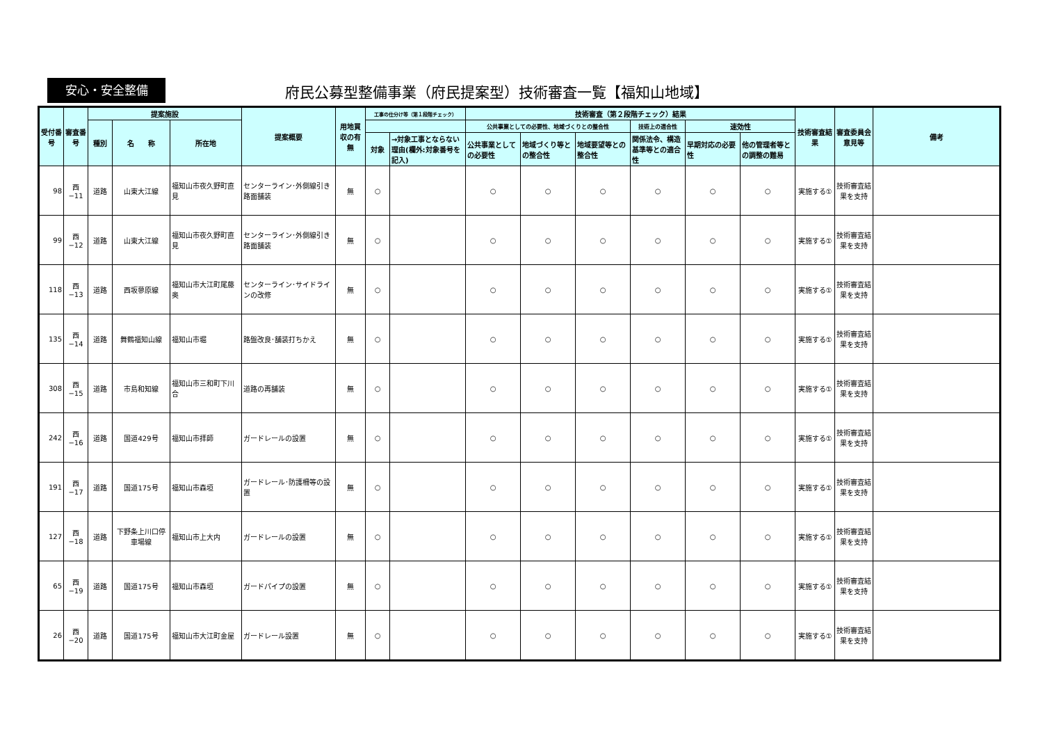安心・安全整備
府民公募型整備事業（府民提案型）技術審査一覧【福知山地域】
| 受付番号 | 審査番号 | 提案施設 | | | 提案概要 | 用地買収の有無 | 工事の仕分け等（第１段階チェック） | | 技術審査（第２段階チェック）結果 | | | | | | 技術審査結果 | 審査委員会意見等 | 備考 |
| --- | --- | --- | --- | --- | --- | --- | --- | --- | --- | --- | --- | --- | --- | --- | --- | --- | --- |
| | | 種別 | 名 称 | 所在地 | | | | | 公共事業としての必要性、地域づくりとの整合性 | | | 技術上の適合性 | 速効性 | | | | |
| | | | | | | | 対象 | →対象工事とならない理由(欄外:対象番号を記入) | 公共事業としての必要性 | 地域づくり等との整合性 | 地域要望等との整合性 | 関係法令、構造基準等との適合性 | 早期対応の必要性 | 他の管理者等との調整の難易 | | | |
| 98 | 西−11 | 道路 | 山東大江線 | 福知山市夜久野町直見 | センターライン･外側線引き路面舗装 | 無 | ○ | | ○ | ○ | ○ | ○ | ○ | ○ | 実施する① | 技術審査結果を支持 | |
| 99 | 西−12 | 道路 | 山東大江線 | 福知山市夜久野町直見 | センターライン･外側線引き路面舗装 | 無 | ○ | | ○ | ○ | ○ | ○ | ○ | ○ | 実施する① | 技術審査結果を支持 | |
| 118 | 西−13 | 道路 | 西坂蓼原線 | 福知山市大江町尾藤奥 | センターライン･サイドラインの改修 | 無 | ○ | | ○ | ○ | ○ | ○ | ○ | ○ | 実施する① | 技術審査結果を支持 | |
| 135 | 西−14 | 道路 | 舞鶴福知山線 | 福知山市堀 | 路盤改良･舗装打ちかえ | 無 | ○ | | ○ | ○ | ○ | ○ | ○ | ○ | 実施する① | 技術審査結果を支持 | |
| 308 | 西−15 | 道路 | 市島和知線 | 福知山市三和町下川合 | 道路の再舗装 | 無 | ○ | | ○ | ○ | ○ | ○ | ○ | ○ | 実施する① | 技術審査結果を支持 | |
| 242 | 西−16 | 道路 | 国道429号 | 福知山市拝師 | ガードレールの設置 | 無 | ○ | | ○ | ○ | ○ | ○ | ○ | ○ | 実施する① | 技術審査結果を支持 | |
| 191 | 西−17 | 道路 | 国道175号 | 福知山市森垣 | ガードレール･防護柵等の設置 | 無 | ○ | | ○ | ○ | ○ | ○ | ○ | ○ | 実施する① | 技術審査結果を支持 | |
| 127 | 西−18 | 道路 | 下野条上川口停車場線 | 福知山市上大内 | ガードレールの設置 | 無 | ○ | | ○ | ○ | ○ | ○ | ○ | ○ | 実施する① | 技術審査結果を支持 | |
| 65 | 西−19 | 道路 | 国道175号 | 福知山市森垣 | ガードパイプの設置 | 無 | ○ | | ○ | ○ | ○ | ○ | ○ | ○ | 実施する① | 技術審査結果を支持 | |
| 26 | 西−20 | 道路 | 国道175号 | 福知山市大江町金屋 | ガードレール設置 | 無 | ○ | | ○ | ○ | ○ | ○ | ○ | ○ | 実施する① | 技術審査結果を支持 | |